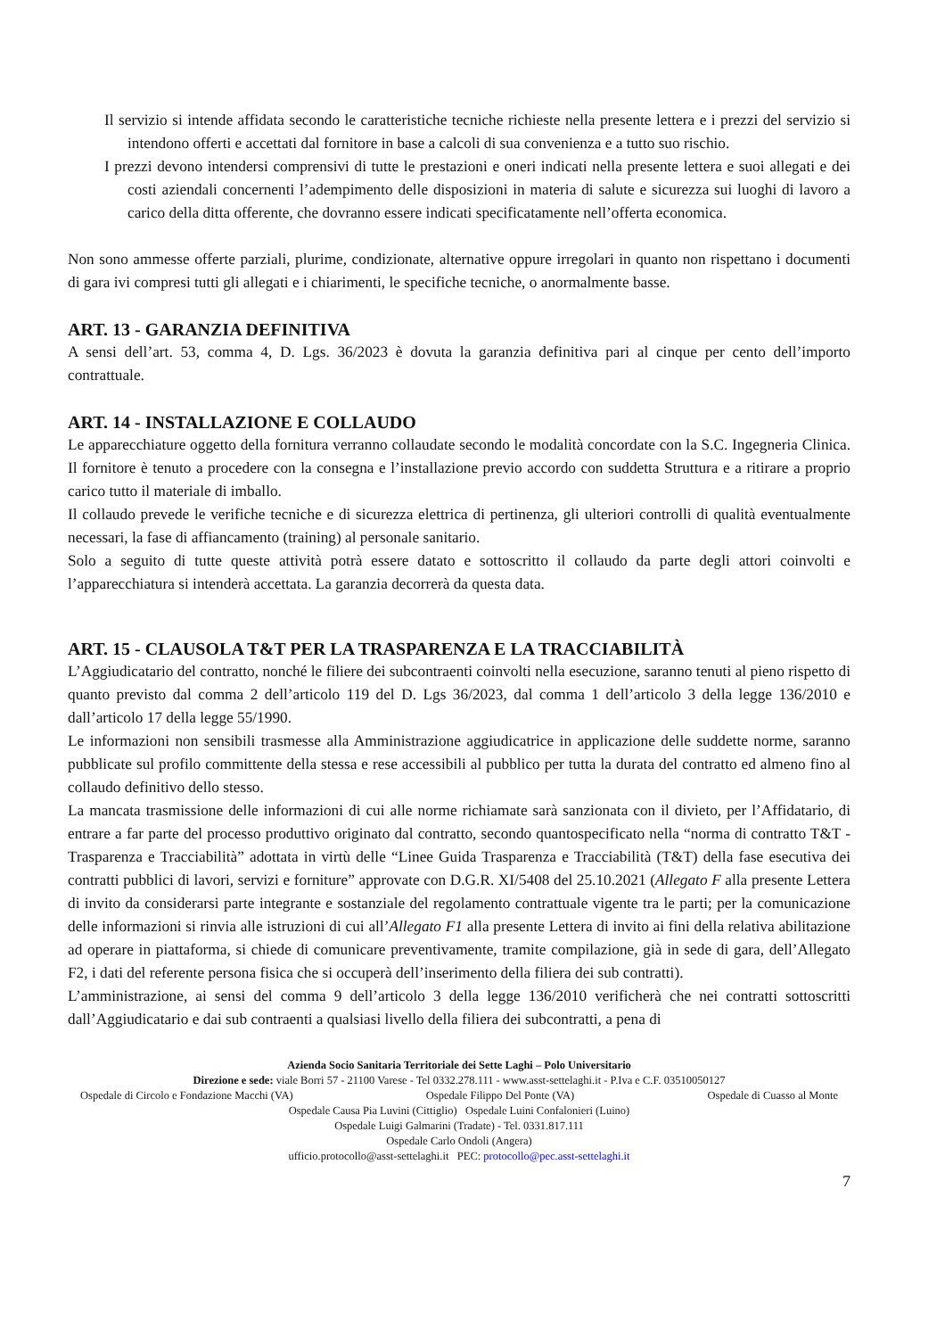Il servizio si intende affidata secondo le caratteristiche tecniche richieste nella presente lettera e i prezzi del servizio si intendono offerti e accettati dal fornitore in base a calcoli di sua convenienza e a tutto suo rischio.
I prezzi devono intendersi comprensivi di tutte le prestazioni e oneri indicati nella presente lettera e suoi allegati e dei costi aziendali concernenti l’adempimento delle disposizioni in materia di salute e sicurezza sui luoghi di lavoro a carico della ditta offerente, che dovranno essere indicati specificatamente nell’offerta economica.
Non sono ammesse offerte parziali, plurime, condizionate, alternative oppure irregolari in quanto non rispettano i documenti di gara ivi compresi tutti gli allegati e i chiarimenti, le specifiche tecniche, o anormalmente basse.
ART. 13 - GARANZIA DEFINITIVA
A sensi dell’art. 53, comma 4, D. Lgs. 36/2023 è dovuta la garanzia definitiva pari al cinque per cento dell’importo contrattuale.
ART. 14 - INSTALLAZIONE E COLLAUDO
Le apparecchiature oggetto della fornitura verranno collaudate secondo le modalità concordate con la S.C. Ingegneria Clinica. Il fornitore è tenuto a procedere con la consegna e l’installazione previo accordo con suddetta Struttura e a ritirare a proprio carico tutto il materiale di imballo.
Il collaudo prevede le verifiche tecniche e di sicurezza elettrica di pertinenza, gli ulteriori controlli di qualità eventualmente necessari, la fase di affiancamento (training) al personale sanitario.
Solo a seguito di tutte queste attività potrà essere datato e sottoscritto il collaudo da parte degli attori coinvolti e l’apparecchiatura si intenderà accettata. La garanzia decorrerà da questa data.
ART. 15 - CLAUSOLA T&T PER LA TRASPARENZA E LA TRACCIABILITÀ
L’Aggiudicatario del contratto, nonché le filiere dei subcontraenti coinvolti nella esecuzione, saranno tenuti al pieno rispetto di quanto previsto dal comma 2 dell’articolo 119 del D. Lgs 36/2023, dal comma 1 dell’articolo 3 della legge 136/2010 e dall’articolo 17 della legge 55/1990.
Le informazioni non sensibili trasmesse alla Amministrazione aggiudicatrice in applicazione delle suddette norme, saranno pubblicate sul profilo committente della stessa e rese accessibili al pubblico per tutta la durata del contratto ed almeno fino al collaudo definitivo dello stesso.
La mancata trasmissione delle informazioni di cui alle norme richiamate sarà sanzionata con il divieto, per l’Affidatario, di entrare a far parte del processo produttivo originato dal contratto, secondo quantospecificato nella “norma di contratto T&T - Trasparenza e Tracciabilità” adottata in virtù delle “Linee Guida Trasparenza e Tracciabilità (T&T) della fase esecutiva dei contratti pubblici di lavori, servizi e forniture” approvate con D.G.R. XI/5408 del 25.10.2021 (Allegato F alla presente Lettera di invito da considerarsi parte integrante e sostanziale del regolamento contrattuale vigente tra le parti; per la comunicazione delle informazioni si rinvia alle istruzioni di cui all’Allegato F1 alla presente Lettera di invito ai fini della relativa abilitazione ad operare in piattaforma, si chiede di comunicare preventivamente, tramite compilazione, già in sede di gara, dell’Allegato F2, i dati del referente persona fisica che si occuperà dell’inserimento della filiera dei sub contratti).
L’amministrazione, ai sensi del comma 9 dell’articolo 3 della legge 136/2010 verificherà che nei contratti sottoscritti dall’Aggiudicatario e dai sub contraenti a qualsiasi livello della filiera dei subcontratti, a pena di
Azienda Socio Sanitaria Territoriale dei Sette Laghi – Polo Universitario
Direzione e sede: viale Borri 57 - 21100 Varese - Tel 0332.278.111 - www.asst-settelaghi.it - P.Iva e C.F. 03510050127
Ospedale di Circolo e Fondazione Macchi (VA) Ospedale Filippo Del Ponte (VA) Ospedale di Cuasso al Monte
Ospedale Causa Pia Luvini (Cittiglio) Ospedale Luini Confalonieri (Luino)
Ospedale Luigi Galmarini (Tradate) - Tel. 0331.817.111
Ospedale Carlo Ondoli (Angera)
ufficio.protocollo@asst-settelaghi.it PEC: protocollo@pec.asst-settelaghi.it
7